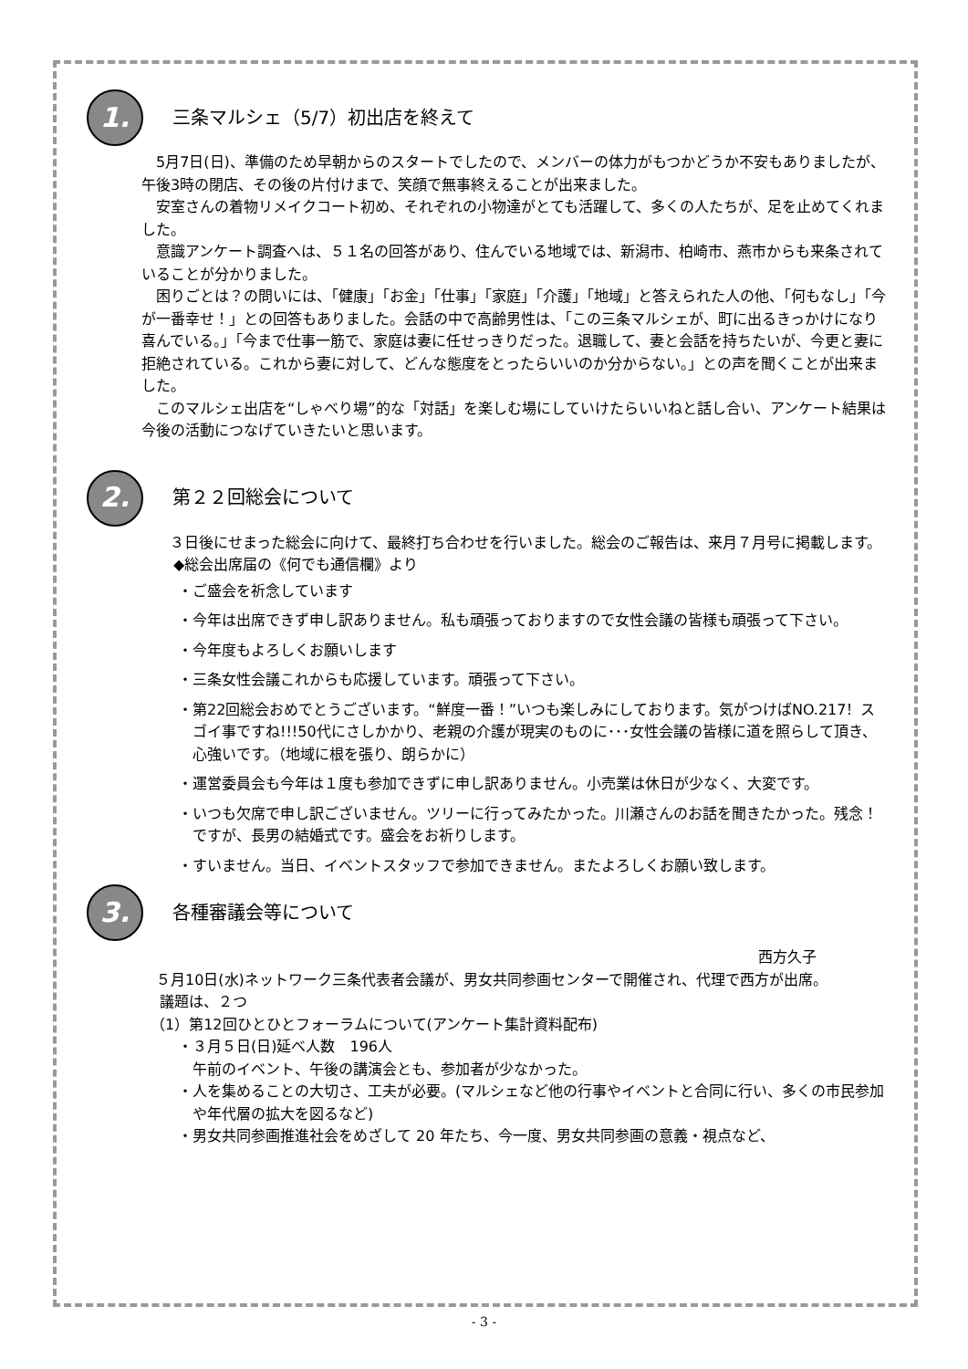1.
三条マルシェ（5/7）初出店を終えて
5月7日(日)、準備のため早朝からのスタートでしたので、メンバーの体力がもつかどうか不安もありましたが、午後3時の閉店、その後の片付けまで、笑顔で無事終えることが出来ました。
安室さんの着物リメイクコート初め、それぞれの小物達がとても活躍して、多くの人たちが、足を止めてくれました。
意識アンケート調査へは、５１名の回答があり、住んでいる地域では、新潟市、柏崎市、燕市からも来条されていることが分かりました。
困りごとは？の問いには、「健康」「お金」「仕事」「家庭」「介護」「地域」と答えられた人の他、「何もなし」「今が一番幸せ！」との回答もありました。会話の中で高齢男性は、「この三条マルシェが、町に出るきっかけになり喜んでいる。」「今まで仕事一筋で、家庭は妻に任せっきりだった。退職して、妻と会話を持ちたいが、今更と妻に拒絶されている。これから妻に対して、どんな態度をとったらいいのか分からない。」との声を聞くことが出来ました。
このマルシェ出店を“しゃべり場”的な「対話」を楽しむ場にしていけたらいいねと話し合い、アンケート結果は今後の活動につなげていきたいと思います。
2.
第２２回総会について
３日後にせまった総会に向けて、最終打ち合わせを行いました。総会のご報告は、来月７月号に掲載します。
◆総会出席届の《何でも通信欄》より
・ご盛会を祈念しています
・今年は出席できず申し訳ありません。私も頑張っておりますので女性会議の皆様も頑張って下さい。
・今年度もよろしくお願いします
・三条女性会議これからも応援しています。頑張って下さい。
・第22回総会おめでとうございます。“鮮度一番！”いつも楽しみにしております。気がつけばNO.217！スゴイ事ですね!!!50代にさしかかり、老親の介護が現実のものに･･･女性会議の皆様に道を照らして頂き、心強いです。（地域に根を張り、朗らかに）
・運営委員会も今年は１度も参加できずに申し訳ありません。小売業は休日が少なく、大変です。
・いつも欠席で申し訳ございません。ツリーに行ってみたかった。川瀬さんのお話を聞きたかった。残念！ですが、長男の結婚式です。盛会をお祈りします。
・すいません。当日、イベントスタッフで参加できません。またよろしくお願い致します。
3.
各種審議会等について
西方久子
５月10日(水)ネットワーク三条代表者会議が、男女共同参画センターで開催され、代理で西方が出席。
議題は、２つ
（1）第12回ひとひとフォーラムについて(アンケート集計資料配布)
・３月５日(日)延べ人数　196人
午前のイベント、午後の講演会とも、参加者が少なかった。
・人を集めることの大切さ、工夫が必要。(マルシェなど他の行事やイベントと合同に行い、多くの市民参加や年代層の拡大を図るなど)
・男女共同参画推進社会をめざして 20 年たち、今一度、男女共同参画の意義・視点など、
- 3 -